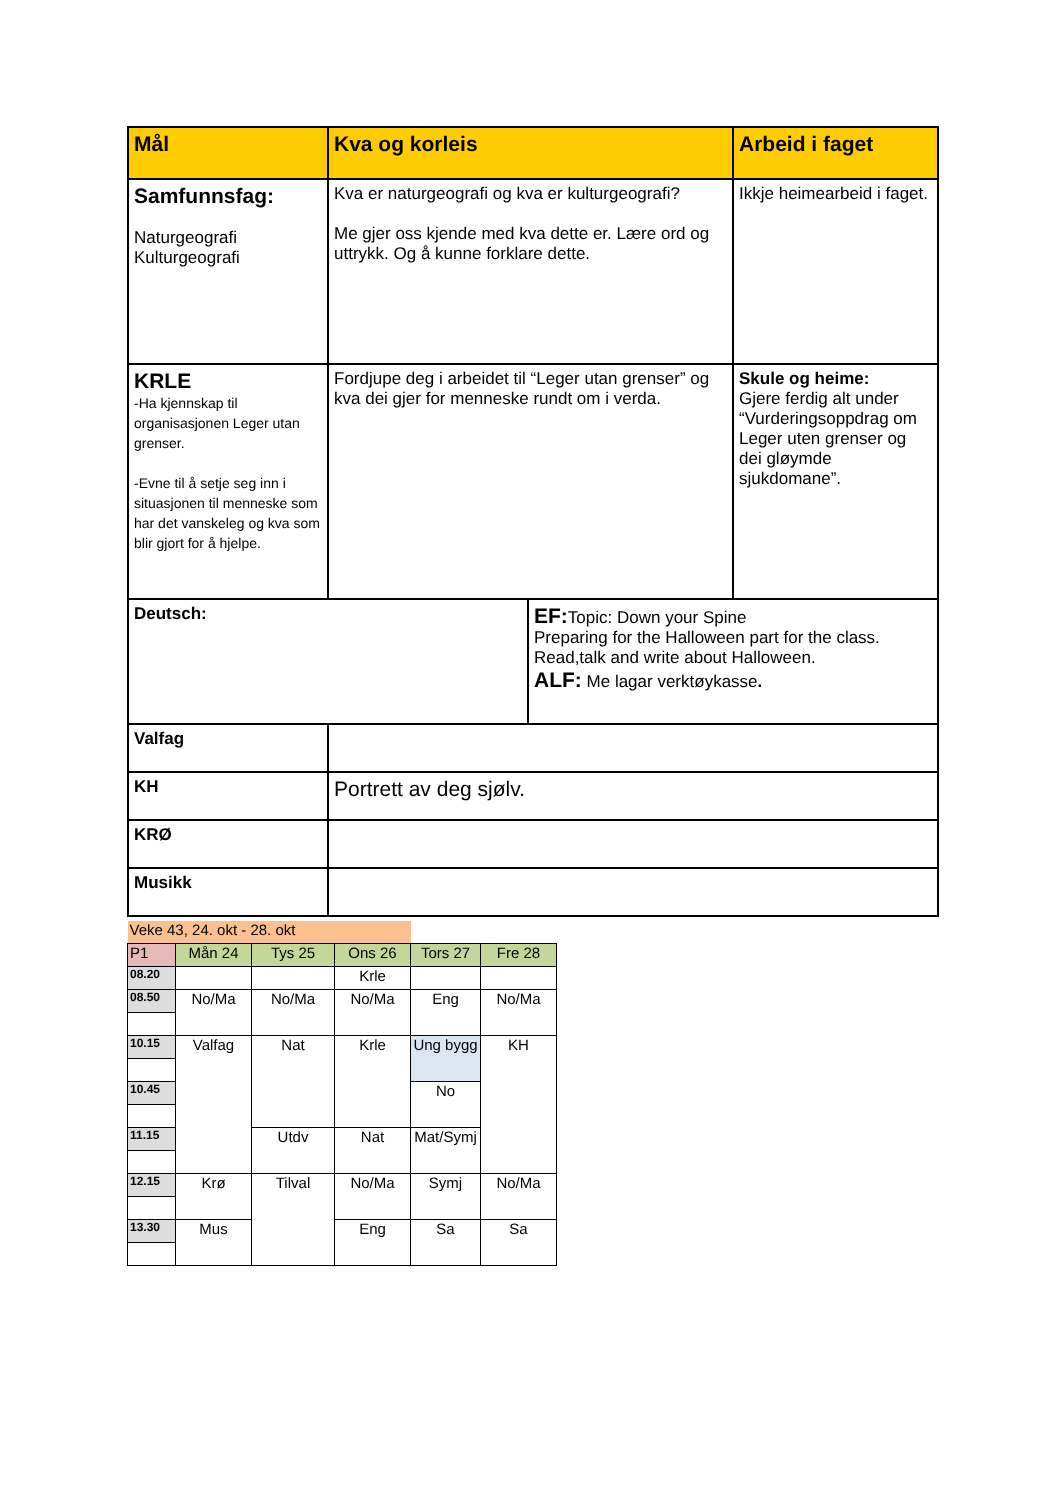| Mål | Kva og korleis | | Arbeid i faget |
| --- | --- | --- | --- |
| Samfunnsfag: Naturgeografi Kulturgeografi | Kva er naturgeografi og kva er kulturgeografi? Me gjer oss kjende med kva dette er. Lære ord og uttrykk. Og å kunne forklare dette. | | Ikkje heimearbeid i faget. |
| KRLE -Ha kjennskap til organisasjonen Leger utan grenser. -Evne til å setje seg inn i situasjonen til menneske som har det vanskeleg og kva som blir gjort for å hjelpe. | Fordjupe deg i arbeidet til “Leger utan grenser” og kva dei gjer for menneske rundt om i verda. | | Skule og heime: Gjere ferdig alt under “Vurderingsoppdrag om Leger uten grenser og dei gløymde sjukdomane”. |
| Deutsch: | | EF: Topic: Down your Spine Preparing for the Halloween part for the class. Read,talk and write about Halloween. ALF: Me lagar verktøykasse . | |
| Valfag | | | |
| KH | Portrett av deg sjølv. | | |
| KRØ | | | |
| Musikk | | | |
| Veke 43, 24. okt - 28. okt | | | | | |
| P1 | Mån 24 | Tys 25 | Ons 26 | Tors 27 | Fre 28 |
| 08.20 | | | Krle | | |
| 08.50 | No/Ma | No/Ma | No/Ma | Eng | No/Ma |
| 10.15 | Valfag | Nat | Krle | Ung bygg | KH |
| 10.45 | | | | No | |
| 11.15 | | Utdv | Nat | Mat/Symj | |
| 12.15 | Krø | Tilval | No/Ma | Symj | No/Ma |
| 13.30 | Mus | | Eng | Sa | Sa |